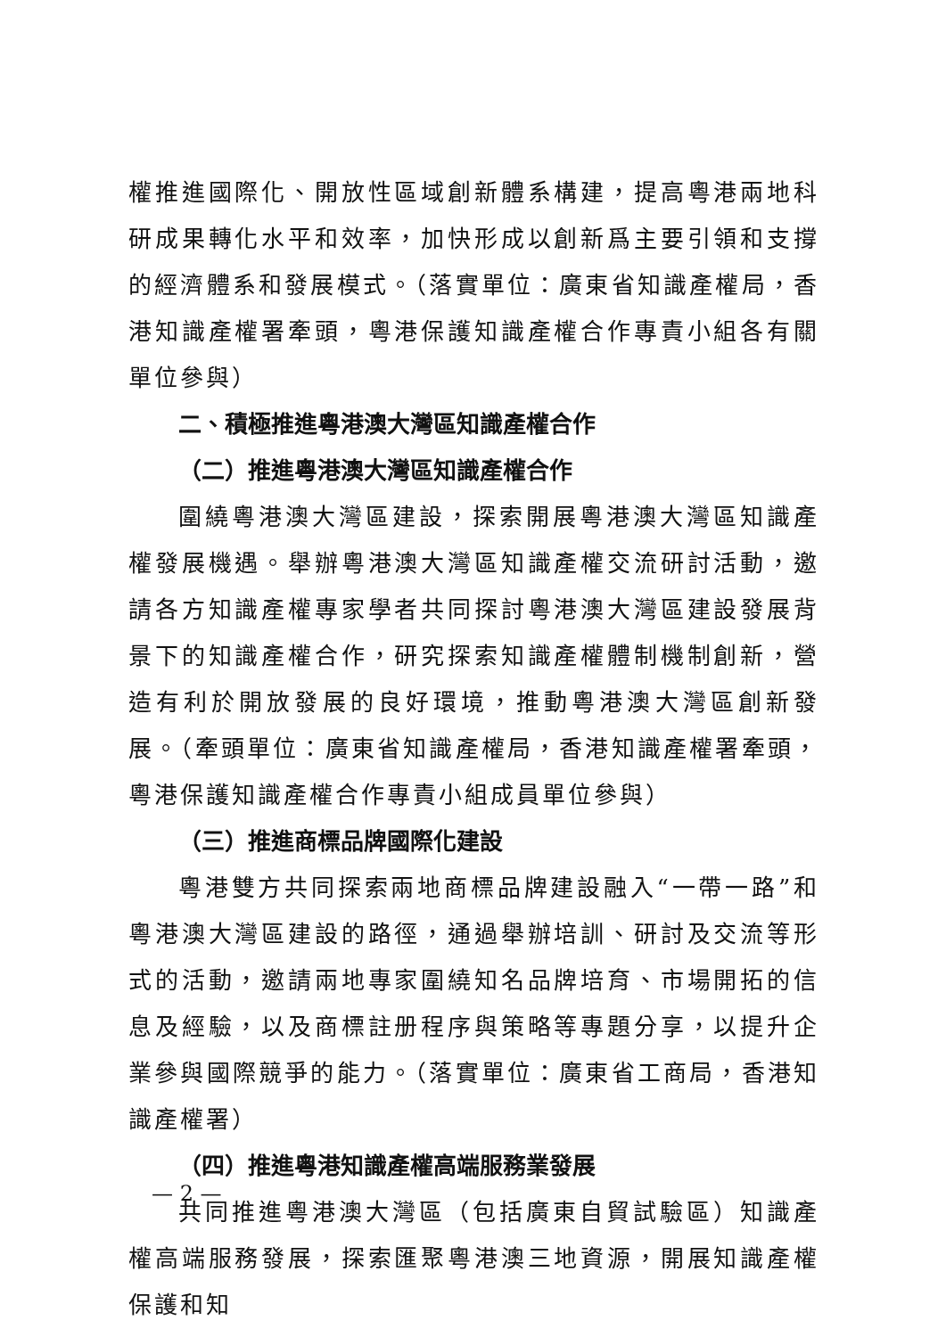權推進國際化、開放性區域創新體系構建，提高粵港兩地科研成果轉化水平和效率，加快形成以創新爲主要引領和支撐的經濟體系和發展模式。（落實單位：廣東省知識產權局，香港知識產權署牽頭，粵港保護知識產權合作專責小組各有關單位參與）
二、積極推進粵港澳大灣區知識產權合作
（二）推進粵港澳大灣區知識產權合作
圍繞粵港澳大灣區建設，探索開展粵港澳大灣區知識產權發展機遇。舉辦粵港澳大灣區知識產權交流研討活動，邀請各方知識產權專家學者共同探討粵港澳大灣區建設發展背景下的知識產權合作，研究探索知識產權體制機制創新，營造有利於開放發展的良好環境，推動粵港澳大灣區創新發展。（牽頭單位：廣東省知識產權局，香港知識產權署牽頭，粵港保護知識產權合作專責小組成員單位參與）
（三）推進商標品牌國際化建設
粵港雙方共同探索兩地商標品牌建設融入“一帶一路”和粵港澳大灣區建設的路徑，通過舉辦培訓、研討及交流等形式的活動，邀請兩地專家圍繞知名品牌培育、市場開拓的信息及經驗，以及商標註册程序與策略等專題分享，以提升企業參與國際競爭的能力。（落實單位：廣東省工商局，香港知識產權署）
（四）推進粵港知識產權高端服務業發展
共同推進粵港澳大灣區（包括廣東自貿試驗區）知識產權高端服務發展，探索匯聚粵港澳三地資源，開展知識產權保護和知
— 2 —